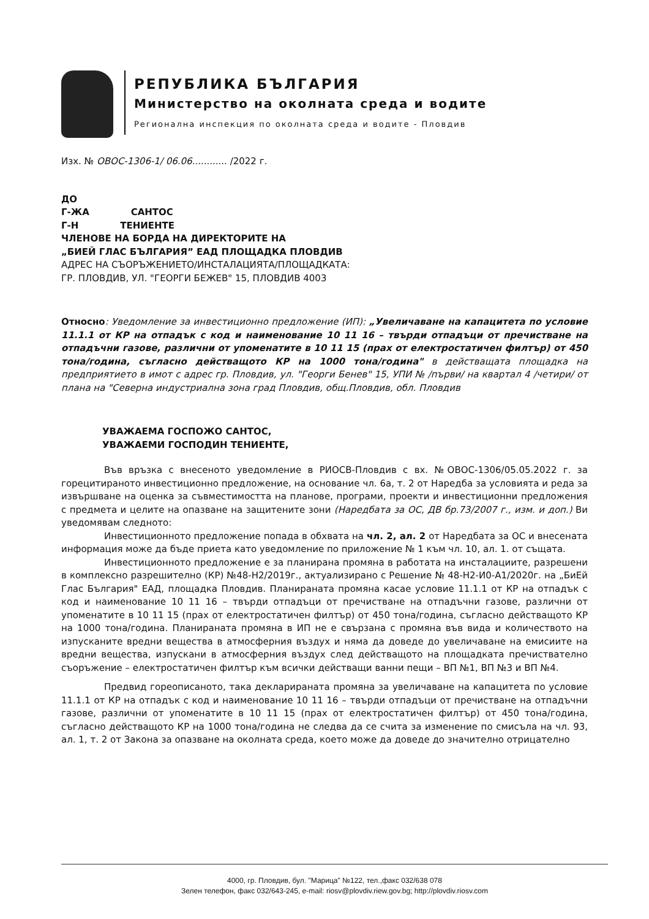РЕПУБЛИКА БЪЛГАРИЯ
Министерство на околната среда и водите
Регионална инспекция по околната среда и водите - Пловдив
Изх. № ОВОС-1306-1/ 06.06............ /2022 г.
ДО
Г-ЖА САНТОС
Г-Н ТЕНИЕНТЕ
ЧЛЕНОВЕ НА БОРДА НА ДИРЕКТОРИТЕ НА
„БИЕЙ ГЛАС БЪЛГАРИЯ” ЕАД ПЛОЩАДКА ПЛОВДИВ
АДРЕС НА СЪОРЪЖЕНИЕТО/ИНСТАЛАЦИЯТА/ПЛОЩАДКАТА:
ГР. ПЛОВДИВ, УЛ. "ГЕОРГИ БЕЖЕВ" 15, ПЛОВДИВ 4003
Относно: Уведомление за инвестиционно предложение (ИП): „Увеличаване на капацитета по условие 11.1.1 от КР на отпадък с код и наименование 10 11 16 – твърди отпадъци от пречистване на отпадъчни газове, различни от упоменатите в 10 11 15 (прах от електростатичен филтър) от 450 тона/година, съгласно действащото КР на 1000 тона/година" в действащата площадка на предприятието в имот с адрес гр. Пловдив, ул. "Георги Бенев" 15, УПИ № /първи/ на квартал 4 /четири/ от плана на "Северна индустриална зона град Пловдив, общ.Пловдив, обл. Пловдив
УВАЖАЕМА ГОСПОЖО САНТОС,
УВАЖАЕМИ ГОСПОДИН ТЕНИЕНТЕ,
Във връзка с внесеното уведомление в РИОСВ-Пловдив с вх. №ОВОС-1306/05.05.2022 г. за горецитираното инвестиционно предложение, на основание чл. 6а, т. 2 от Наредба за условията и реда за извършване на оценка за съвместимостта на планове, програми, проекти и инвестиционни предложения с предмета и целите на опазване на защитените зони (Наредбата за ОС, ДВ бр.73/2007 г., изм. и доп.) Ви уведомявам следното:
Инвестиционното предложение попада в обхвата на чл. 2, ал. 2 от Наредбата за ОС и внесената информация може да бъде приета като уведомление по приложение № 1 към чл. 10, ал. 1. от същата.
Инвестиционното предложение е за планирана промяна в работата на инсталациите, разрешени в комплексно разрешително (КР) №48-Н2/2019г., актуализирано с Решение № 48-Н2-И0-А1/2020г. на „БиЕй Глас България" ЕАД, площадка Пловдив. Планираната промяна касае условие 11.1.1 от КР на отпадък с код и наименование 10 11 16 – твърди отпадъци от пречистване на отпадъчни газове, различни от упоменатите в 10 11 15 (прах от електростатичен филтър) от 450 тона/година, съгласно действащото КР на 1000 тона/година. Планираната промяна в ИП не е свързана с промяна във вида и количеството на изпусканите вредни вещества в атмосферния въздух и няма да доведе до увеличаване на емисиите на вредни вещества, изпускани в атмосферния въздух след действащото на площадката пречиствателно съоръжение – електростатичен филтър към всички действащи ванни пещи – ВП №1, ВП №3 и ВП №4.
Предвид гореописаното, така декларираната промяна за увеличаване на капацитета по условие 11.1.1 от КР на отпадък с код и наименование 10 11 16 – твърди отпадъци от пречистване на отпадъчни газове, различни от упоменатите в 10 11 15 (прах от електростатичен филтър) от 450 тона/година, съгласно действащото КР на 1000 тона/година не следва да се счита за изменение по смисъла на чл. 93, ал. 1, т. 2 от Закона за опазване на околната среда, което може да доведе до значително отрицателно
4000, гр. Пловдив, бул. "Марица" №122, тел.,факс 032/638 078
Зелен телефон, факс 032/643-245, e-mail: riosv@plovdiv.riew.gov.bg; http://plovdiv.riosv.com